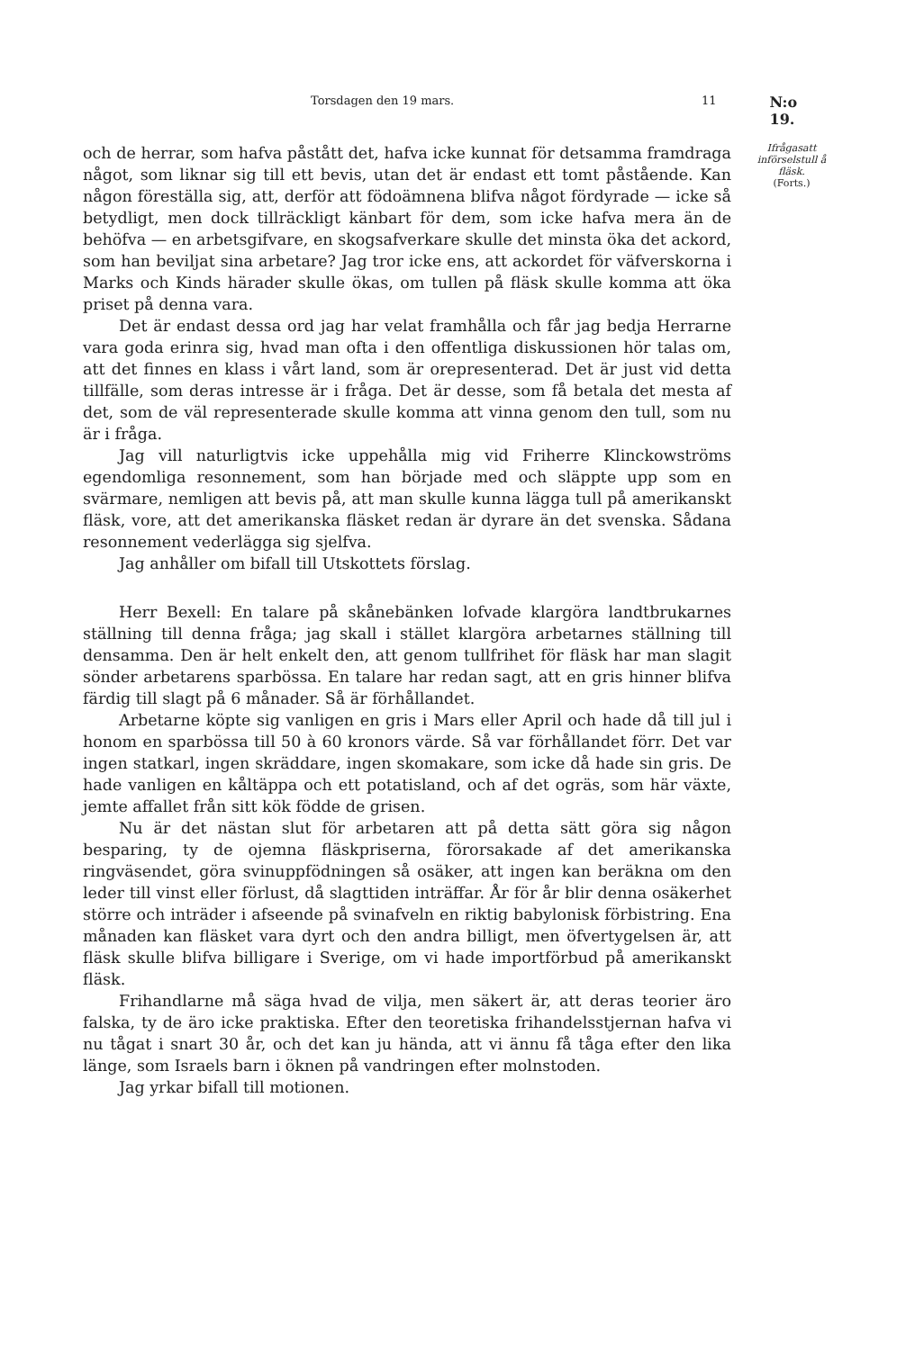Torsdagen den 19 mars. 11 N:o 19.
och de herrar, som hafva påstått det, hafva icke kunnat för detsamma framdraga något, som liknar sig till ett bevis, utan det är endast ett tomt påstående. Kan någon föreställa sig, att, derför att födoämnena blifva något fördyrade — icke så betydligt, men dock tillräckligt känbart för dem, som icke hafva mera än de behöfva — en arbetsgifvare, en skogsafverkare skulle det minsta öka det ackord, som han beviljat sina arbetare? Jag tror icke ens, att ackordet för väfverskorna i Marks och Kinds härader skulle ökas, om tullen på fläsk skulle komma att öka priset på denna vara.
Det är endast dessa ord jag har velat framhålla och får jag bedja Herrarne vara goda erinra sig, hvad man ofta i den offentliga diskussionen hör talas om, att det finnes en klass i vårt land, som är orepresenterad. Det är just vid detta tillfälle, som deras intresse är i fråga. Det är desse, som få betala det mesta af det, som de väl representerade skulle komma att vinna genom den tull, som nu är i fråga.
Jag vill naturligtvis icke uppehålla mig vid Friherre Klinckowströms egendomliga resonnement, som han började med och släppte upp som en svärmare, nemligen att bevis på, att man skulle kunna lägga tull på amerikanskt fläsk, vore, att det amerikanska fläsket redan är dyrare än det svenska. Sådana resonnement vederlägga sig sjelfva.
Jag anhåller om bifall till Utskottets förslag.
Herr Bexell: En talare på skånebänken lofvade klargöra landtbrukarnes ställning till denna fråga; jag skall i stället klargöra arbetarnes ställning till densamma. Den är helt enkelt den, att genom tullfrihet för fläsk har man slagit sönder arbetarens sparbössa. En talare har redan sagt, att en gris hinner blifva färdig till slagt på 6 månader. Så är förhållandet.
Arbetarne köpte sig vanligen en gris i Mars eller April och hade då till jul i honom en sparbössa till 50 à 60 kronors värde. Så var förhållandet förr. Det var ingen statkarl, ingen skräddare, ingen skomakare, som icke då hade sin gris. De hade vanligen en kåltäppa och ett potatisland, och af det ogräs, som här växte, jemte affallet från sitt kök födde de grisen.
Nu är det nästan slut för arbetaren att på detta sätt göra sig någon besparing, ty de ojemna fläskpriserna, förorsakade af det amerikanska ringväsendet, göra svinuppfödningen så osäker, att ingen kan beräkna om den leder till vinst eller förlust, då slagttiden inträffar. År för år blir denna osäkerhet större och inträder i afseende på svinafveln en riktig babylonisk förbistring. Ena månaden kan fläsket vara dyrt och den andra billigt, men öfvertygelsen är, att fläsk skulle blifva billigare i Sverige, om vi hade importförbud på amerikanskt fläsk.
Frihandlarne må säga hvad de vilja, men säkert är, att deras teorier äro falska, ty de äro icke praktiska. Efter den teoretiska frihandelsstjernan hafva vi nu tågat i snart 30 år, och det kan ju hända, att vi ännu få tåga efter den lika länge, som Israels barn i öknen på vandringen efter molnstoden.
Jag yrkar bifall till motionen.
Ifrågasatt införselstull å fläsk.
(Forts.)